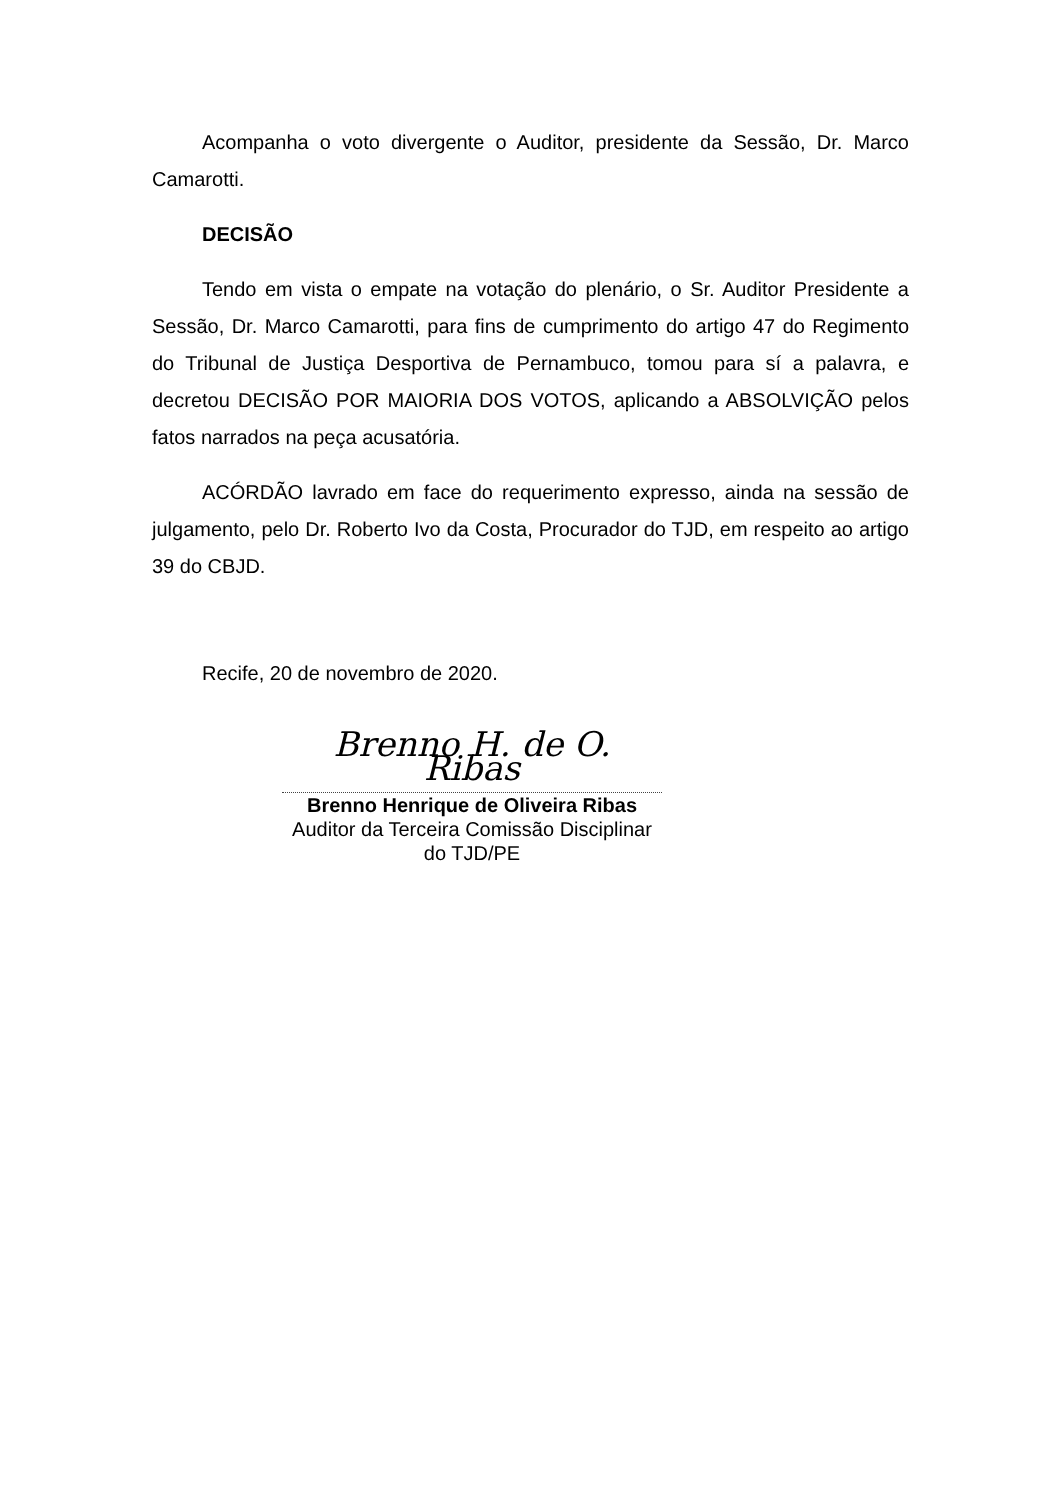Acompanha o voto divergente o Auditor, presidente da Sessão, Dr. Marco Camarotti.
DECISÃO
Tendo em vista o empate na votação do plenário, o Sr. Auditor Presidente a Sessão, Dr. Marco Camarotti, para fins de cumprimento do artigo 47 do Regimento do Tribunal de Justiça Desportiva de Pernambuco, tomou para sí a palavra, e decretou DECISÃO POR MAIORIA DOS VOTOS, aplicando a ABSOLVIÇÃO pelos fatos narrados na peça acusatória.
ACÓRDÃO lavrado em face do requerimento expresso, ainda na sessão de julgamento, pelo Dr. Roberto Ivo da Costa, Procurador do TJD, em respeito ao artigo 39 do CBJD.
Recife, 20 de novembro de 2020.
Brenno H. de O. Ribas
Brenno Henrique de Oliveira Ribas
Auditor da Terceira Comissão Disciplinar do TJD/PE